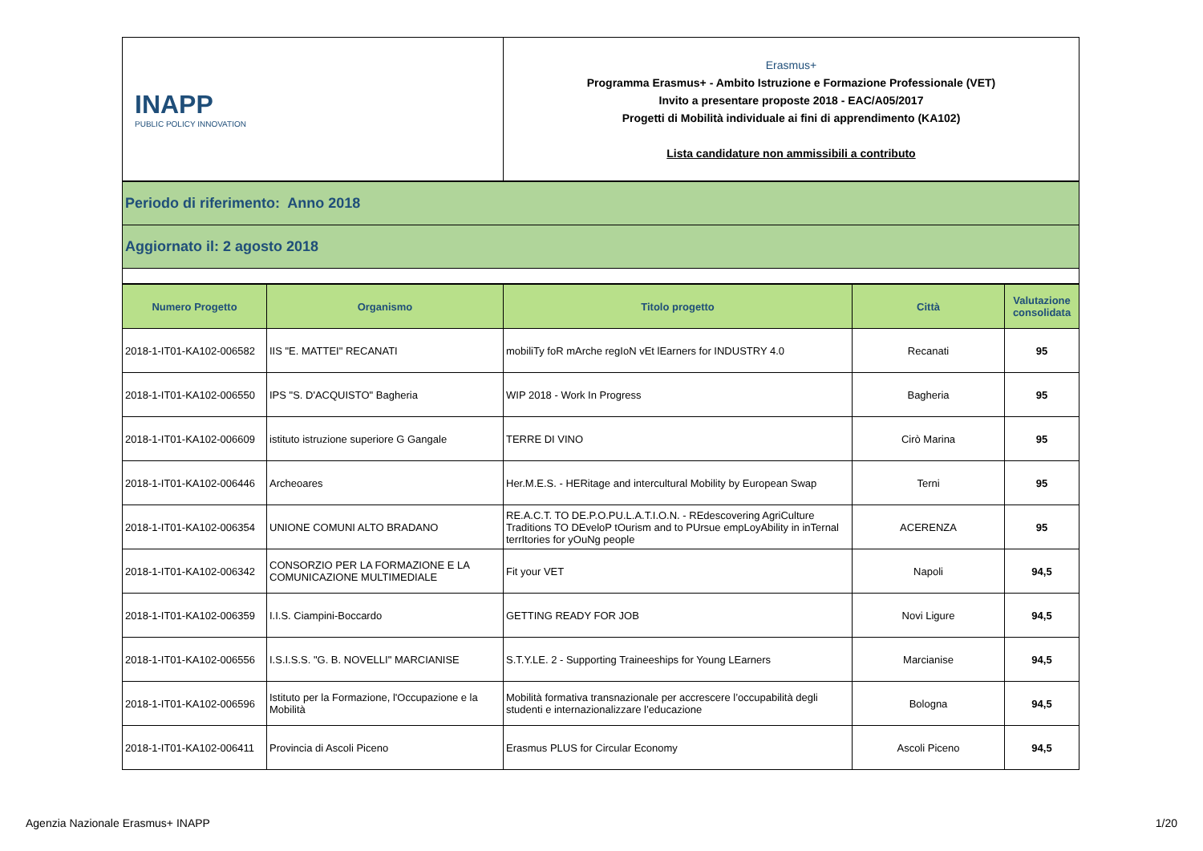| INAPP PUBLIC POLICY INNOVATION | Erasmus+ Programma Erasmus+ - Ambito Istruzione e Formazione Professionale (VET) Invito a presentare proposte 2018 - EAC/A05/2017 Progetti di Mobilità individuale ai fini di apprendimento (KA102) Lista candidature non ammissibili a contributo |
| Periodo di riferimento: Anno 2018 |
| Aggiornato il: 2 agosto 2018 |
| Numero Progetto | Organismo | Titolo progetto | Città | Valutazione consolidata |
| --- | --- | --- | --- | --- |
| 2018-1-IT01-KA102-006582 | IIS "E. MATTEI" RECANATI | mobiliTy foR mArche regIoN vEt lEarners for INDUSTRY 4.0 | Recanati | 95 |
| 2018-1-IT01-KA102-006550 | IPS "S. D'ACQUISTO" Bagheria | WIP 2018 - Work In Progress | Bagheria | 95 |
| 2018-1-IT01-KA102-006609 | istituto istruzione superiore G Gangale | TERRE DI VINO | Cirò Marina | 95 |
| 2018-1-IT01-KA102-006446 | Archeoares | Her.M.E.S. - HERitage and intercultural Mobility by European Swap | Terni | 95 |
| 2018-1-IT01-KA102-006354 | UNIONE COMUNI ALTO BRADANO | RE.A.C.T. TO DE.P.O.PU.L.A.T.I.O.N. - REdescovering AgriCulture Traditions TO DEveloP tOurism and to PUrsue empLoyAbility in inTernal terrItories for yOuNg people | ACERENZA | 95 |
| 2018-1-IT01-KA102-006342 | CONSORZIO PER LA FORMAZIONE E LA COMUNICAZIONE MULTIMEDIALE | Fit your VET | Napoli | 94,5 |
| 2018-1-IT01-KA102-006359 | I.I.S. Ciampini-Boccardo | GETTING READY FOR JOB | Novi Ligure | 94,5 |
| 2018-1-IT01-KA102-006556 | I.S.I.S.S. "G. B. NOVELLI" MARCIANISE | S.T.Y.LE. 2 - Supporting Traineeships for Young LEarners | Marcianise | 94,5 |
| 2018-1-IT01-KA102-006596 | Istituto per la Formazione, l'Occupazione e la Mobilità | Mobilità formativa transnazionale per accrescere l’occupabilità degli studenti e internazionalizzare l’educazione | Bologna | 94,5 |
| 2018-1-IT01-KA102-006411 | Provincia di Ascoli Piceno | Erasmus PLUS for Circular Economy | Ascoli Piceno | 94,5 |
Agenzia Nazionale Erasmus+ INAPP 1/20